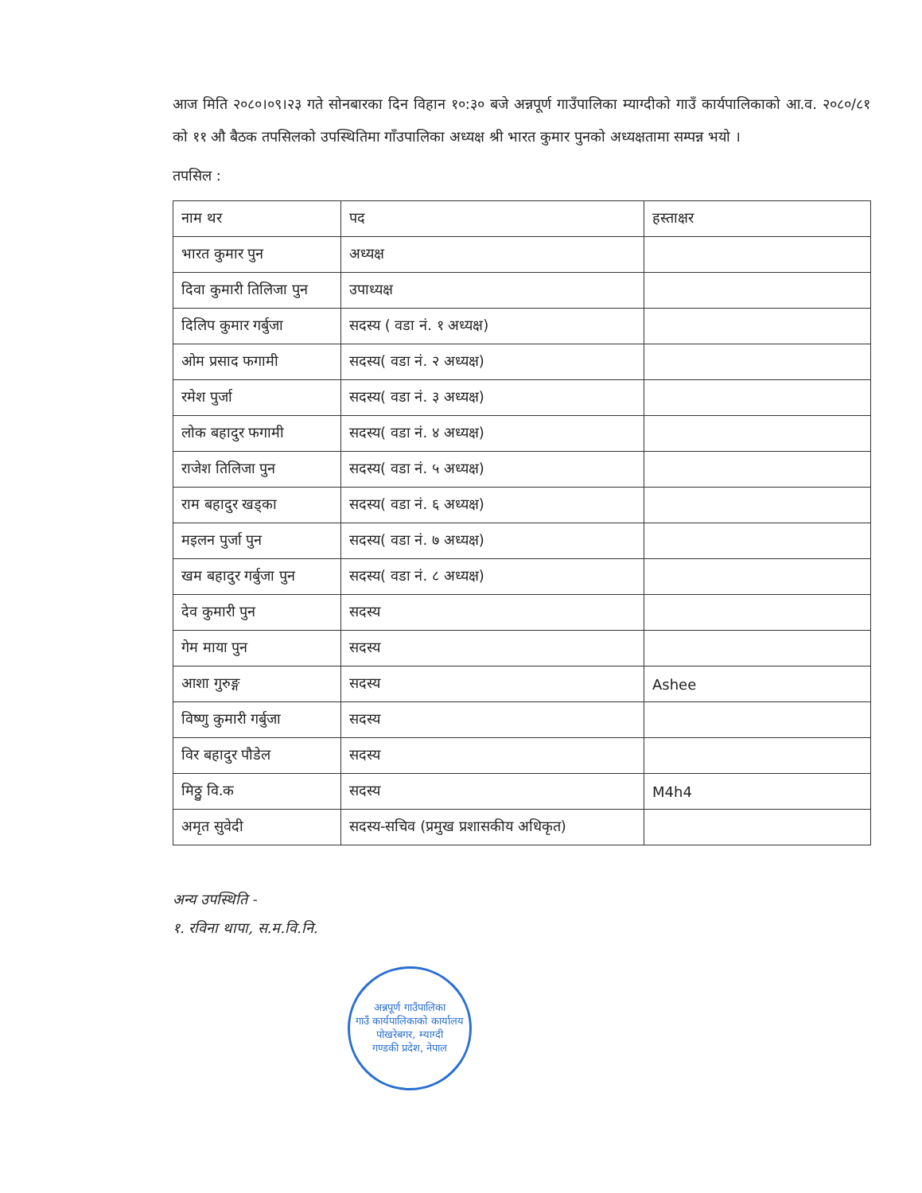आज मिति २०८०।०९।२३ गते सोनबारका दिन विहान १०:३० बजे अन्नपूर्ण गाउँपालिका म्याग्दीको गाउँ कार्यपालिकाको आ.व. २०८०/८१ को ११ औ बैठक तपसिलको उपस्थितिमा गाँउपालिका अध्यक्ष श्री भारत कुमार पुनको अध्यक्षतामा सम्पन्न भयो ।
तपसिल :
| नाम थर | पद | हस्ताक्षर |
| --- | --- | --- |
| भारत कुमार पुन | अध्यक्ष | |
| दिवा कुमारी तिलिजा पुन | उपाध्यक्ष | |
| दिलिप कुमार गर्बुजा | सदस्य ( वडा नं. १ अध्यक्ष) | |
| ओम प्रसाद फगामी | सदस्य( वडा नं. २ अध्यक्ष) | |
| रमेश पुर्जा | सदस्य( वडा नं. ३ अध्यक्ष) | |
| लोक बहादुर फगामी | सदस्य( वडा नं. ४ अध्यक्ष) | |
| राजेश तिलिजा पुन | सदस्य( वडा नं. ५ अध्यक्ष) | |
| राम बहादुर खड्का | सदस्य( वडा नं. ६ अध्यक्ष) | |
| मइलन पुर्जा पुन | सदस्य( वडा नं. ७ अध्यक्ष) | |
| खम बहादुर गर्बुजा पुन | सदस्य( वडा नं. ८ अध्यक्ष) | |
| देव कुमारी पुन | सदस्य | |
| गेम माया पुन | सदस्य | |
| आशा गुरुङ्ग | सदस्य | Ashee |
| विष्णु कुमारी गर्बुजा | सदस्य | |
| विर बहादुर पौडेल | सदस्य | |
| मिठ्ठु वि.क | सदस्य | M4h4 |
| अमृत सुवेदी | सदस्य-सचिव (प्रमुख प्रशासकीय अधिकृत) | |
अन्य उपस्थिति -
१. रविना थापा, स.म.वि.नि.
अन्नपूर्ण गाउँपालिका
गाउँ कार्यपालिकाको कार्यालय
पोखरेबगर, म्याग्दी
गण्डकी प्रदेश, नेपाल